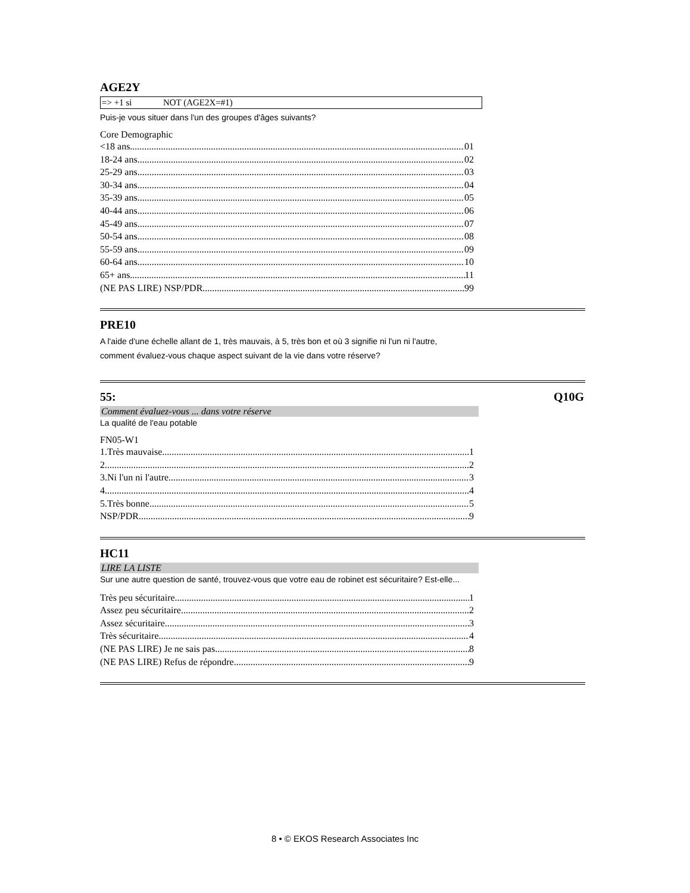AGE2Y
=> +1 si NOT (AGE2X=#1)
Puis-je vous situer dans l'un des groupes d'âges suivants?
Core Demographic
<18 ans 01
18-24 ans 02
25-29 ans 03
30-34 ans 04
35-39 ans 05
40-44 ans 06
45-49 ans 07
50-54 ans 08
55-59 ans 09
60-64 ans 10
65+ ans 11
(NE PAS LIRE) NSP/PDR 99
PRE10
A l'aide d'une échelle allant de 1, très mauvais, à 5, très bon et où 3 signifie ni l'un ni l'autre,
comment évaluez-vous chaque aspect suivant de la vie dans votre réserve?
55: Q10G
Comment évaluez-vous ... dans votre réserve
La qualité de l'eau potable
FN05-W1
1.Très mauvaise 1
2 2
3.Ni l'un ni l'autre 3
4 4
5.Très bonne 5
NSP/PDR 9
HC11
LIRE LA LISTE
Sur une autre question de santé, trouvez-vous que votre eau de robinet est sécuritaire? Est-elle...
Très peu sécuritaire 1
Assez peu sécuritaire 2
Assez sécuritaire 3
Très sécuritaire 4
(NE PAS LIRE) Je ne sais pas 8
(NE PAS LIRE) Refus de répondre 9
8 • © EKOS Research Associates Inc